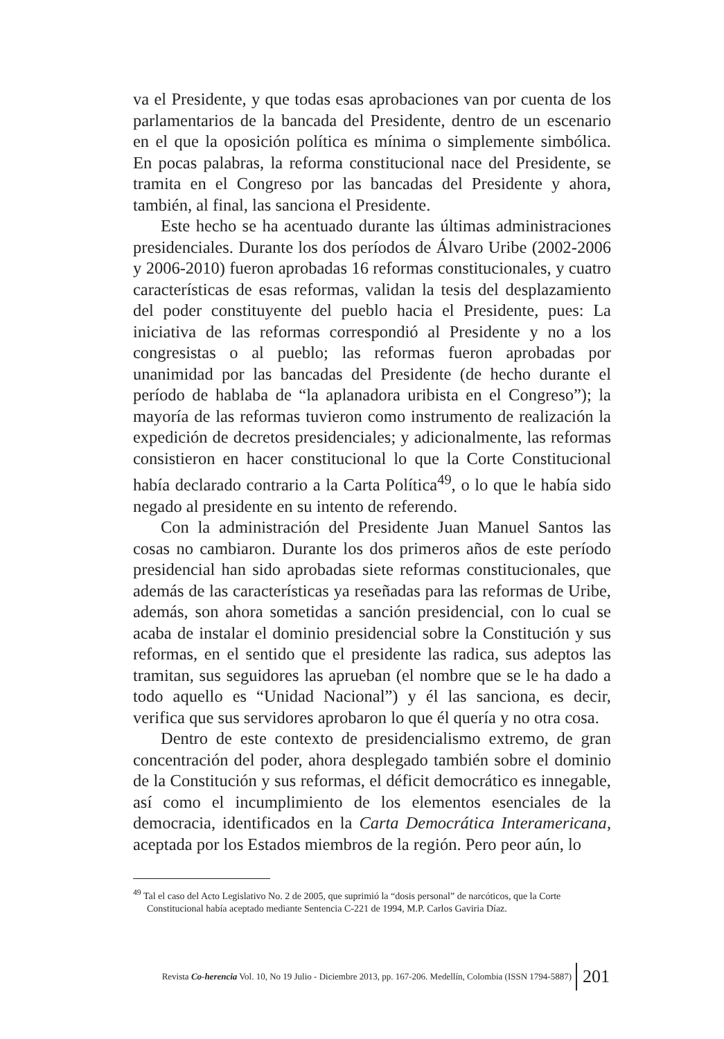va el Presidente, y que todas esas aprobaciones van por cuenta de los parlamentarios de la bancada del Presidente, dentro de un escenario en el que la oposición política es mínima o simplemente simbólica. En pocas palabras, la reforma constitucional nace del Presidente, se tramita en el Congreso por las bancadas del Presidente y ahora, también, al final, las sanciona el Presidente.
Este hecho se ha acentuado durante las últimas administraciones presidenciales. Durante los dos períodos de Álvaro Uribe (2002-2006 y 2006-2010) fueron aprobadas 16 reformas constitucionales, y cuatro características de esas reformas, validan la tesis del desplazamiento del poder constituyente del pueblo hacia el Presidente, pues: La iniciativa de las reformas correspondió al Presidente y no a los congresistas o al pueblo; las reformas fueron aprobadas por unanimidad por las bancadas del Presidente (de hecho durante el período de hablaba de “la aplanadora uribista en el Congreso”); la mayoría de las reformas tuvieron como instrumento de realización la expedición de decretos presidenciales; y adicionalmente, las reformas consistieron en hacer constitucional lo que la Corte Constitucional había declarado contrario a la Carta Política<sup>49</sup>, o lo que le había sido negado al presidente en su intento de referendo.
Con la administración del Presidente Juan Manuel Santos las cosas no cambiaron. Durante los dos primeros años de este período presidencial han sido aprobadas siete reformas constitucionales, que además de las características ya reseñadas para las reformas de Uribe, además, son ahora sometidas a sanción presidencial, con lo cual se acaba de instalar el dominio presidencial sobre la Constitución y sus reformas, en el sentido que el presidente las radica, sus adeptos las tramitan, sus seguidores las aprueban (el nombre que se le ha dado a todo aquello es “Unidad Nacional”) y él las sanciona, es decir, verifica que sus servidores aprobaron lo que él quería y no otra cosa.
Dentro de este contexto de presidencialismo extremo, de gran concentración del poder, ahora desplegado también sobre el dominio de la Constitución y sus reformas, el déficit democrático es innegable, así como el incumplimiento de los elementos esenciales de la democracia, identificados en la Carta Democrática Interamericana, aceptada por los Estados miembros de la región. Pero peor aún, lo
<sup>49</sup> Tal el caso del Acto Legislativo No. 2 de 2005, que suprimió la “dosis personal” de narcóticos, que la Corte Constitucional había aceptado mediante Sentencia C-221 de 1994, M.P. Carlos Gaviria Díaz.
Revista Co-herencia Vol. 10, No 19 Julio - Diciembre 2013, pp. 167-206. Medellín, Colombia (ISSN 1794-5887) 201